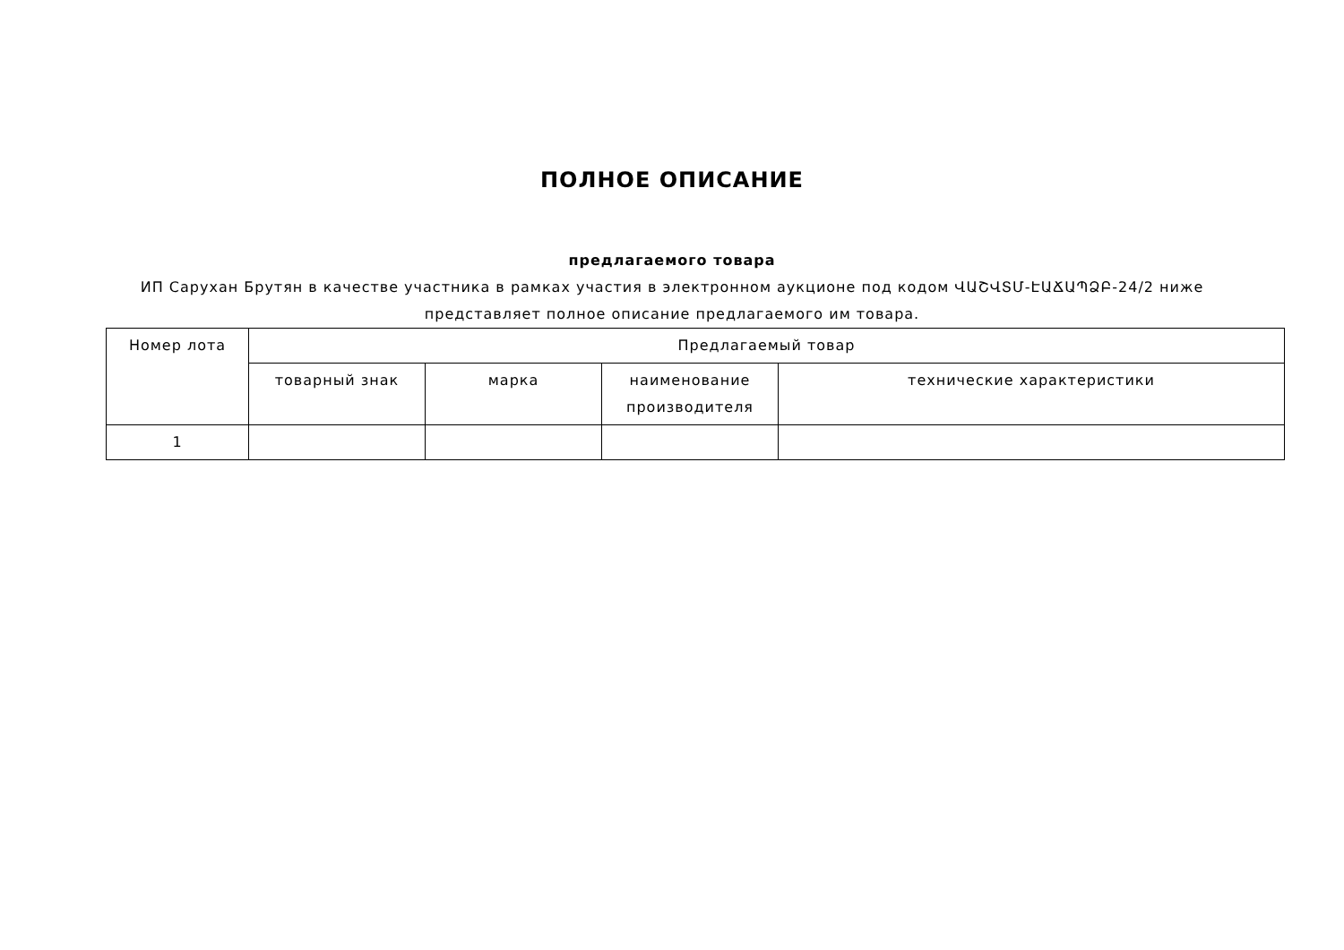ПОЛНОЕ ОПИСАНИЕ
предлагаемого товара
ИП Саруxан Брутян в качестве участника в рамках участия в электронном аукционе под кодом ՎԱՇՎՏՄ-ԷԱՃԱՊՁԲ-24/2 ниже представляет полное описание предлагаемого им товара.
| Номер лота | Предлагаемый товар | | | |
| | товарный знак | марка | наименование производителя | технические характеристики |
| 1 | | | | |